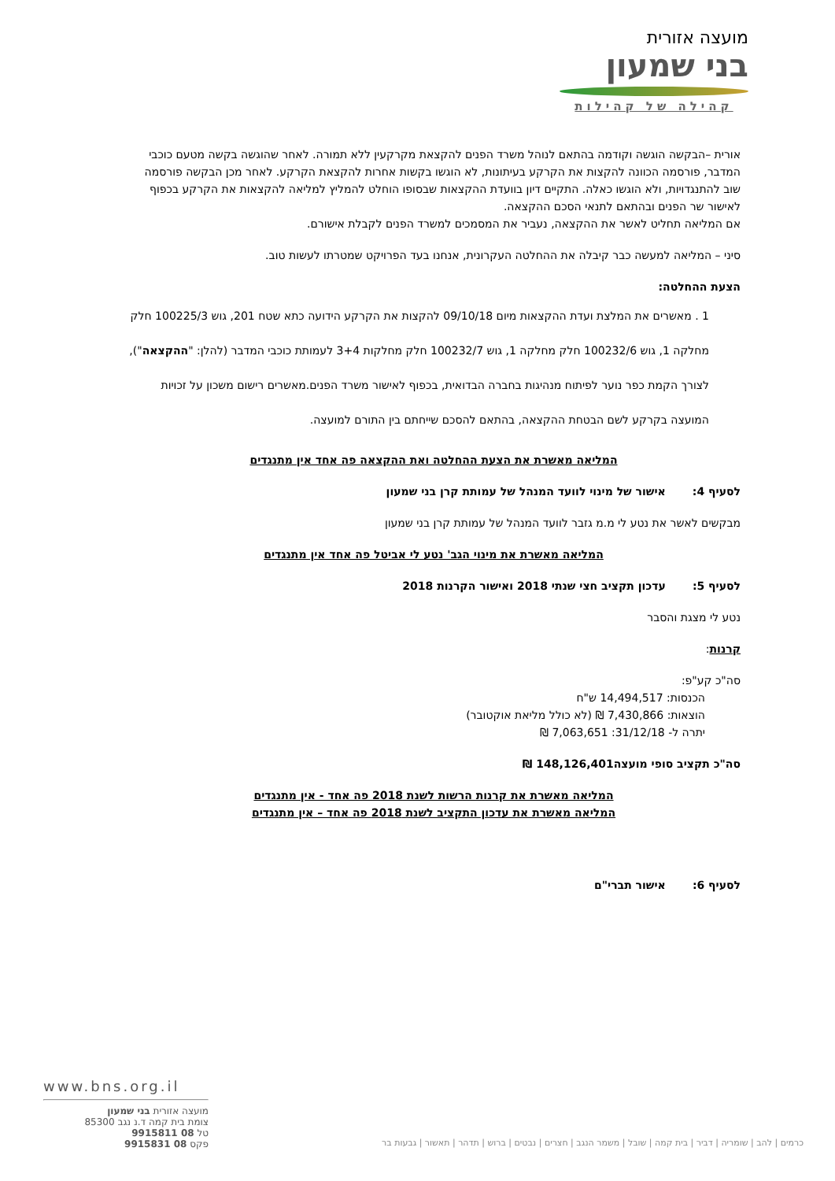מועצה אזורית
בני שמעון
קהילה של קהילות
אורית –הבקשה הוגשה וקודמה בהתאם לנוהל משרד הפנים להקצאת מקרקעין ללא תמורה. לאחר שהוגשה בקשה מטעם כוכבי המדבר, פורסמה הכוונה להקצות את הקרקע בעיתונות, לא הוגשו בקשות אחרות להקצאת הקרקע. לאחר מכן הבקשה פורסמה שוב להתנגדויות, ולא הוגשו כאלה. התקיים דיון בוועדת ההקצאות שבסופו הוחלט להמליץ למליאה להקצאות את הקרקע בכפוף לאישור שר הפנים ובהתאם לתנאי הסכם ההקצאה.
אם המליאה תחליט לאשר את ההקצאה, נעביר את המסמכים למשרד הפנים לקבלת אישורם.
סיני – המליאה למעשה כבר קיבלה את ההחלטה העקרונית, אנחנו בעד הפרויקט שמטרתו לעשות טוב.
הצעת ההחלטה:
1 . מאשרים את המלצת ועדת ההקצאות מיום 09/10/18 להקצות את הקרקע הידועה כתא שטח 201, גוש 100225/3 חלק מחלקה 1, גוש 100232/6 חלק מחלקה 1, גוש 100232/7 חלק מחלקות 3+4 לעמותת כוכבי המדבר (להלן: "ההקצאה"), לצורך הקמת כפר נוער לפיתוח מנהיגות בחברה הבדואית, בכפוף לאישור משרד הפנים.מאשרים רישום משכון על זכויות המועצה בקרקע לשם הבטחת ההקצאה, בהתאם להסכם שייחתם בין התורם למועצה.
המליאה מאשרת את הצעת ההחלטה ואת ההקצאה פה אחד אין מתנגדים
לסעיף 4: אישור של מינוי לוועד המנהל של עמותת קרן בני שמעון
מבקשים לאשר את נטע לי מ.מ גזבר לוועד המנהל של עמותת קרן בני שמעון
המליאה מאשרת את מינוי הגב' נטע לי אביטל פה אחד אין מתנגדים
לסעיף 5: עדכון תקציב חצי שנתי 2018 ואישור הקרנות 2018
נטע לי מצגת והסבר
קרנות:
סה"כ קע"פ:
הכנסות: 14,494,517 ש"ח
הוצאות: 7,430,866 ₪ (לא כולל מליאת אוקטובר)
יתרה ל- 31/12/18: 7,063,651 ₪
סה"כ תקציב סופי מועצה148,126,401 ₪
המליאה מאשרת את קרנות הרשות לשנת 2018 פה אחד - אין מתנגדים
המליאה מאשרת את עדכון התקציב לשנת 2018 פה אחד – אין מתנגדים
לסעיף 6: אישור תברי"ם
www.bns.org.il
מועצה אזורית בני שמעון
צומת בית קמה ד.נ נגב 85300
טל 08 9915811
פקס 08 9915831
כרמים | להב | שומריה | דביר | בית קמה | שובל | משמר הנגב | חצרים | נבטים | ברוש | תדהר | תאשור | גבעות בר